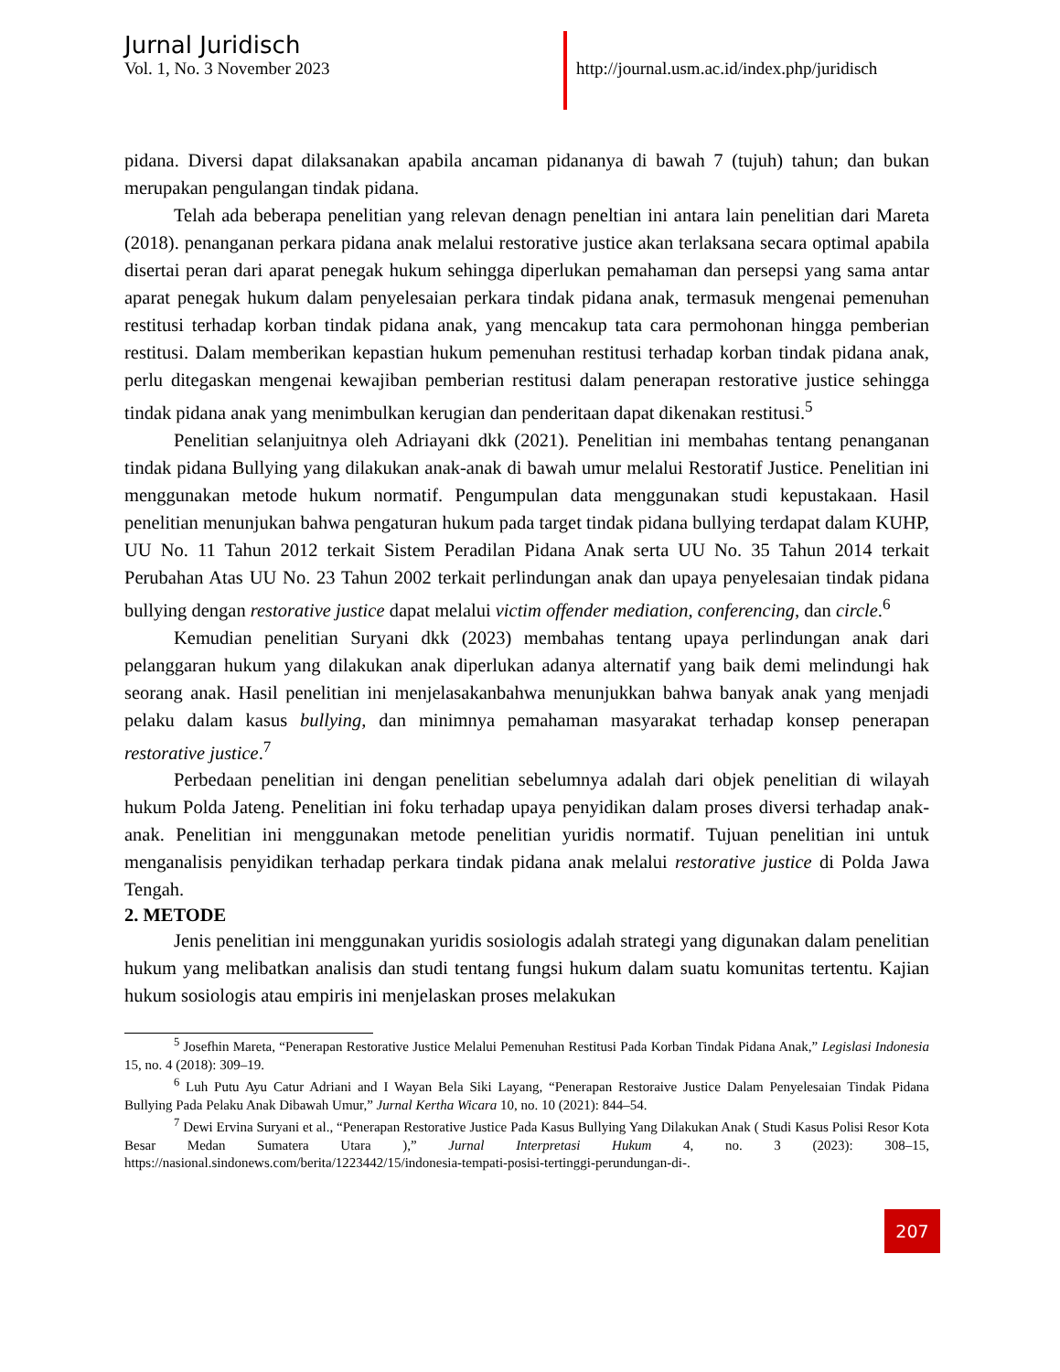Jurnal Juridisch
Vol. 1, No. 3 November 2023
http://journal.usm.ac.id/index.php/juridisch
pidana. Diversi dapat dilaksanakan apabila ancaman pidananya di bawah 7 (tujuh) tahun; dan bukan merupakan pengulangan tindak pidana.
Telah ada beberapa penelitian yang relevan denagn peneltian ini antara lain penelitian dari Mareta (2018). penanganan perkara pidana anak melalui restorative justice akan terlaksana secara optimal apabila disertai peran dari aparat penegak hukum sehingga diperlukan pemahaman dan persepsi yang sama antar aparat penegak hukum dalam penyelesaian perkara tindak pidana anak, termasuk mengenai pemenuhan restitusi terhadap korban tindak pidana anak, yang mencakup tata cara permohonan hingga pemberian restitusi. Dalam memberikan kepastian hukum pemenuhan restitusi terhadap korban tindak pidana anak, perlu ditegaskan mengenai kewajiban pemberian restitusi dalam penerapan restorative justice sehingga tindak pidana anak yang menimbulkan kerugian dan penderitaan dapat dikenakan restitusi.<sup>5</sup>
Penelitian selanjuitnya oleh Adriayani dkk (2021). Penelitian ini membahas tentang penanganan tindak pidana Bullying yang dilakukan anak-anak di bawah umur melalui Restoratif Justice. Penelitian ini menggunakan metode hukum normatif. Pengumpulan data menggunakan studi kepustakaan. Hasil penelitian menunjukan bahwa pengaturan hukum pada target tindak pidana bullying terdapat dalam KUHP, UU No. 11 Tahun 2012 terkait Sistem Peradilan Pidana Anak serta UU No. 35 Tahun 2014 terkait Perubahan Atas UU No. 23 Tahun 2002 terkait perlindungan anak dan upaya penyelesaian tindak pidana bullying dengan restorative justice dapat melalui victim offender mediation, conferencing, dan circle.<sup>6</sup>
Kemudian penelitian Suryani dkk (2023) membahas tentang upaya perlindungan anak dari pelanggaran hukum yang dilakukan anak diperlukan adanya alternatif yang baik demi melindungi hak seorang anak. Hasil penelitian ini menjelasakanbahwa menunjukkan bahwa banyak anak yang menjadi pelaku dalam kasus bullying, dan minimnya pemahaman masyarakat terhadap konsep penerapan restorative justice.<sup>7</sup>
Perbedaan penelitian ini dengan penelitian sebelumnya adalah dari objek penelitian di wilayah hukum Polda Jateng. Penelitian ini foku terhadap upaya penyidikan dalam proses diversi terhadap anak-anak. Penelitian ini menggunakan metode penelitian yuridis normatif. Tujuan penelitian ini untuk menganalisis penyidikan terhadap perkara tindak pidana anak melalui restorative justice di Polda Jawa Tengah.
2. METODE
Jenis penelitian ini menggunakan yuridis sosiologis adalah strategi yang digunakan dalam penelitian hukum yang melibatkan analisis dan studi tentang fungsi hukum dalam suatu komunitas tertentu. Kajian hukum sosiologis atau empiris ini menjelaskan proses melakukan
<sup>5</sup> Josefhin Mareta, “Penerapan Restorative Justice Melalui Pemenuhan Restitusi Pada Korban Tindak Pidana Anak,” Legislasi Indonesia 15, no. 4 (2018): 309–19.
<sup>6</sup> Luh Putu Ayu Catur Adriani and I Wayan Bela Siki Layang, “Penerapan Restoraive Justice Dalam Penyelesaian Tindak Pidana Bullying Pada Pelaku Anak Dibawah Umur,” Jurnal Kertha Wicara 10, no. 10 (2021): 844–54.
<sup>7</sup> Dewi Ervina Suryani et al., “Penerapan Restorative Justice Pada Kasus Bullying Yang Dilakukan Anak ( Studi Kasus Polisi Resor Kota Besar Medan Sumatera Utara ),” Jurnal Interpretasi Hukum 4, no. 3 (2023): 308–15, https://nasional.sindonews.com/berita/1223442/15/indonesia-tempati-posisi-tertinggi-perundungan-di-.
207